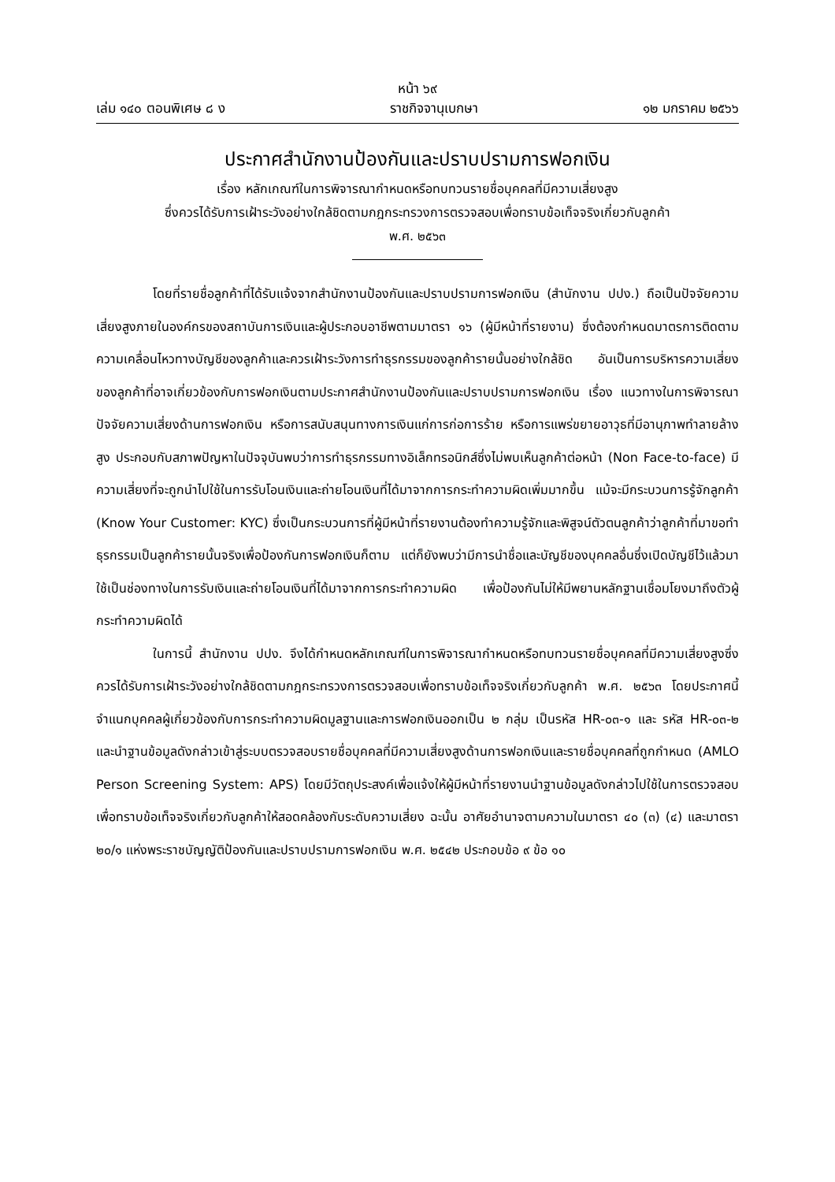หน้า ๖๙
เล่ม ๑๔๐ ตอนพิเศษ ๘ ง ราชกิจจานุเบกษา ๑๒ มกราคม ๒๕๖๖
ประกาศสำนักงานป้องกันและปราบปรามการฟอกเงิน
เรื่อง หลักเกณฑ์ในการพิจารณากำหนดหรือทบทวนรายชื่อบุคคลที่มีความเสี่ยงสูง
ซึ่งควรได้รับการเฝ้าระวังอย่างใกล้ชิดตามกฎกระทรวงการตรวจสอบเพื่อทราบข้อเท็จจริงเกี่ยวกับลูกค้า
พ.ศ. ๒๕๖๓
โดยที่รายชื่อลูกค้าที่ได้รับแจ้งจากสำนักงานป้องกันและปราบปรามการฟอกเงิน (สำนักงาน ปปง.) ถือเป็นปัจจัยความเสี่ยงสูงภายในองค์กรของสถาบันการเงินและผู้ประกอบอาชีพตามมาตรา ๑๖ (ผู้มีหน้าที่รายงาน) ซึ่งต้องกำหนดมาตรการติดตามความเคลื่อนไหวทางบัญชีของลูกค้าและควรเฝ้าระวังการทำธุรกรรมของลูกค้ารายนั้นอย่างใกล้ชิด อันเป็นการบริหารความเสี่ยงของลูกค้าที่อาจเกี่ยวข้องกับการฟอกเงินตามประกาศสำนักงานป้องกันและปราบปรามการฟอกเงิน เรื่อง แนวทางในการพิจารณาปัจจัยความเสี่ยงด้านการฟอกเงิน หรือการสนับสนุนทางการเงินแก่การก่อการร้าย หรือการแพร่ขยายอาวุธที่มีอานุภาพทำลายล้างสูง ประกอบกับสภาพปัญหาในปัจจุบันพบว่าการทำธุรกรรมทางอิเล็กทรอนิกส์ซึ่งไม่พบเห็นลูกค้าต่อหน้า (Non Face-to-face) มีความเสี่ยงที่จะถูกนำไปใช้ในการรับโอนเงินและถ่ายโอนเงินที่ได้มาจากการกระทำความผิดเพิ่มมากขึ้น แม้จะมีกระบวนการรู้จักลูกค้า (Know Your Customer: KYC) ซึ่งเป็นกระบวนการที่ผู้มีหน้าที่รายงานต้องทำความรู้จักและพิสูจน์ตัวตนลูกค้าว่าลูกค้าที่มาขอทำธุรกรรมเป็นลูกค้ารายนั้นจริงเพื่อป้องกันการฟอกเงินก็ตาม แต่ก็ยังพบว่ามีการนำชื่อและบัญชีของบุคคลอื่นซึ่งเปิดบัญชีไว้แล้วมาใช้เป็นช่องทางในการรับเงินและถ่ายโอนเงินที่ได้มาจากการกระทำความผิด เพื่อป้องกันไม่ให้มีพยานหลักฐานเชื่อมโยงมาถึงตัวผู้กระทำความผิดได้
ในการนี้ สำนักงาน ปปง. จึงได้กำหนดหลักเกณฑ์ในการพิจารณากำหนดหรือทบทวนรายชื่อบุคคลที่มีความเสี่ยงสูงซึ่งควรได้รับการเฝ้าระวังอย่างใกล้ชิดตามกฎกระทรวงการตรวจสอบเพื่อทราบข้อเท็จจริงเกี่ยวกับลูกค้า พ.ศ. ๒๕๖๓ โดยประกาศนี้จำแนกบุคคลผู้เกี่ยวข้องกับการกระทำความผิดมูลฐานและการฟอกเงินออกเป็น ๒ กลุ่ม เป็นรหัส HR-๐๓-๑ และ รหัส HR-๐๓-๒ และนำฐานข้อมูลดังกล่าวเข้าสู่ระบบตรวจสอบรายชื่อบุคคลที่มีความเสี่ยงสูงด้านการฟอกเงินและรายชื่อบุคคลที่ถูกกำหนด (AMLO Person Screening System: APS) โดยมีวัตถุประสงค์เพื่อแจ้งให้ผู้มีหน้าที่รายงานนำฐานข้อมูลดังกล่าวไปใช้ในการตรวจสอบเพื่อทราบข้อเท็จจริงเกี่ยวกับลูกค้าให้สอดคล้องกับระดับความเสี่ยง ฉะนั้น อาศัยอำนาจตามความในมาตรา ๔๐ (๓) (๔) และมาตรา ๒๐/๑ แห่งพระราชบัญญัติป้องกันและปราบปรามการฟอกเงิน พ.ศ. ๒๕๔๒ ประกอบข้อ ๙ ข้อ ๑๐